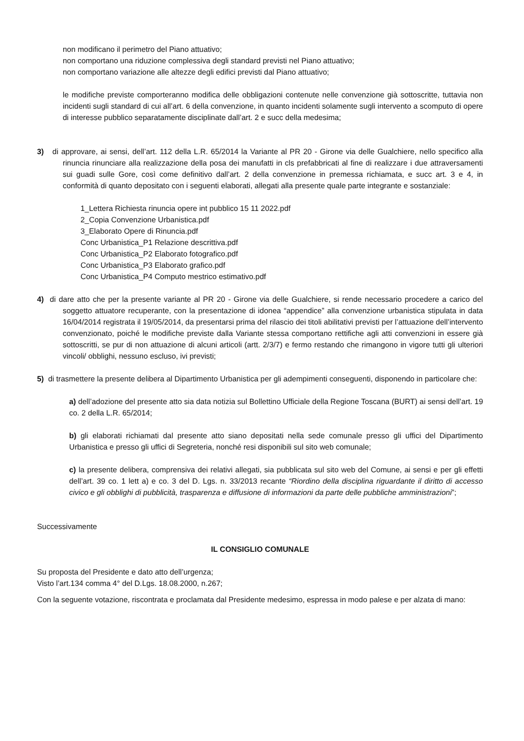non modificano il perimetro del Piano attuativo;
non comportano una riduzione complessiva degli standard previsti nel Piano attuativo;
non comportano variazione alle altezze degli edifici previsti dal Piano attuativo;
le modifiche previste comporteranno modifica delle obbligazioni contenute nelle convenzione già sottoscritte, tuttavia non incidenti sugli standard di cui all’art. 6 della convenzione, in quanto incidenti solamente sugli intervento a scomputo di opere di interesse pubblico separatamente disciplinate dall’art. 2 e succ della medesima;
3) di approvare, ai sensi, dell’art. 112 della L.R. 65/2014 la Variante al PR 20 - Girone via delle Gualchiere, nello specifico alla rinuncia rinunciare alla realizzazione della posa dei manufatti in cls prefabbricati al fine di realizzare i due attraversamenti sui guadi sulle Gore, così come definitivo dall’art. 2 della convenzione in premessa richiamata, e succ art. 3 e 4, in conformità di quanto depositato con i seguenti elaborati, allegati alla presente quale parte integrante e sostanziale:
1_Lettera Richiesta rinuncia opere int pubblico 15 11 2022.pdf
2_Copia Convenzione Urbanistica.pdf
3_Elaborato Opere di Rinuncia.pdf
Conc Urbanistica_P1 Relazione descrittiva.pdf
Conc Urbanistica_P2 Elaborato fotografico.pdf
Conc Urbanistica_P3 Elaborato grafico.pdf
Conc Urbanistica_P4 Computo mestrico estimativo.pdf
4) di dare atto che per la presente variante al PR 20 - Girone via delle Gualchiere, si rende necessario procedere a carico del soggetto attuatore recuperante, con la presentazione di idonea “appendice” alla convenzione urbanistica stipulata in data 16/04/2014 registrata il 19/05/2014, da presentarsi prima del rilascio dei titoli abilitativi previsti per l’attuazione dell’intervento convenzionato, poiché le modifiche previste dalla Variante stessa comportano rettifiche agli atti convenzioni in essere già sottoscritti, se pur di non attuazione di alcuni articoli (artt. 2/3/7) e fermo restando che rimangono in vigore tutti gli ulteriori vincoli/ obblighi, nessuno escluso, ivi previsti;
5) di trasmettere la presente delibera al Dipartimento Urbanistica per gli adempimenti conseguenti, disponendo in particolare che:
a) dell’adozione del presente atto sia data notizia sul Bollettino Ufficiale della Regione Toscana (BURT) ai sensi dell’art. 19 co. 2 della L.R. 65/2014;
b) gli elaborati richiamati dal presente atto siano depositati nella sede comunale presso gli uffici del Dipartimento Urbanistica e presso gli uffici di Segreteria, nonché resi disponibili sul sito web comunale;
c) la presente delibera, comprensiva dei relativi allegati, sia pubblicata sul sito web del Comune, ai sensi e per gli effetti dell’art. 39 co. 1 lett a) e co. 3 del D. Lgs. n. 33/2013 recante “Riordino della disciplina riguardante il diritto di accesso civico e gli obblighi di pubblicità, trasparenza e diffusione di informazioni da parte delle pubbliche amministrazioni”;
Successivamente
IL CONSIGLIO COMUNALE
Su proposta del Presidente e dato atto dell’urgenza;
Visto l’art.134 comma 4° del D.Lgs. 18.08.2000, n.267;
Con la seguente votazione, riscontrata e proclamata dal Presidente medesimo, espressa in modo palese e per alzata di mano: